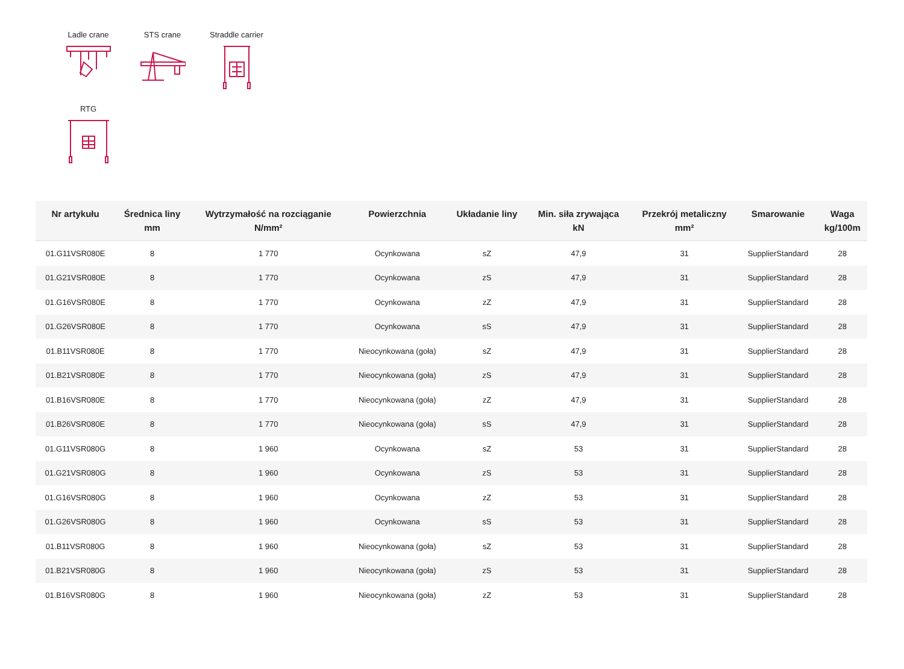Ladle crane
STS crane
Straddle carrier
RTG
| Nr artykułu | Średnica liny mm | Wytrzymałość na rozciąganie N/mm² | Powierzchnia | Układanie liny | Min. siła zrywająca kN | Przekrój metaliczny mm² | Smarowanie | Waga kg/100m |
| --- | --- | --- | --- | --- | --- | --- | --- | --- |
| 01.G11VSR080E | 8 | 1 770 | Ocynkowana | sZ | 47,9 | 31 | SupplierStandard | 28 |
| 01.G21VSR080E | 8 | 1 770 | Ocynkowana | zS | 47,9 | 31 | SupplierStandard | 28 |
| 01.G16VSR080E | 8 | 1 770 | Ocynkowana | zZ | 47,9 | 31 | SupplierStandard | 28 |
| 01.G26VSR080E | 8 | 1 770 | Ocynkowana | sS | 47,9 | 31 | SupplierStandard | 28 |
| 01.B11VSR080E | 8 | 1 770 | Nieocynkowana (goła) | sZ | 47,9 | 31 | SupplierStandard | 28 |
| 01.B21VSR080E | 8 | 1 770 | Nieocynkowana (goła) | zS | 47,9 | 31 | SupplierStandard | 28 |
| 01.B16VSR080E | 8 | 1 770 | Nieocynkowana (goła) | zZ | 47,9 | 31 | SupplierStandard | 28 |
| 01.B26VSR080E | 8 | 1 770 | Nieocynkowana (goła) | sS | 47,9 | 31 | SupplierStandard | 28 |
| 01.G11VSR080G | 8 | 1 960 | Ocynkowana | sZ | 53 | 31 | SupplierStandard | 28 |
| 01.G21VSR080G | 8 | 1 960 | Ocynkowana | zS | 53 | 31 | SupplierStandard | 28 |
| 01.G16VSR080G | 8 | 1 960 | Ocynkowana | zZ | 53 | 31 | SupplierStandard | 28 |
| 01.G26VSR080G | 8 | 1 960 | Ocynkowana | sS | 53 | 31 | SupplierStandard | 28 |
| 01.B11VSR080G | 8 | 1 960 | Nieocynkowana (goła) | sZ | 53 | 31 | SupplierStandard | 28 |
| 01.B21VSR080G | 8 | 1 960 | Nieocynkowana (goła) | zS | 53 | 31 | SupplierStandard | 28 |
| 01.B16VSR080G | 8 | 1 960 | Nieocynkowana (goła) | zZ | 53 | 31 | SupplierStandard | 28 |